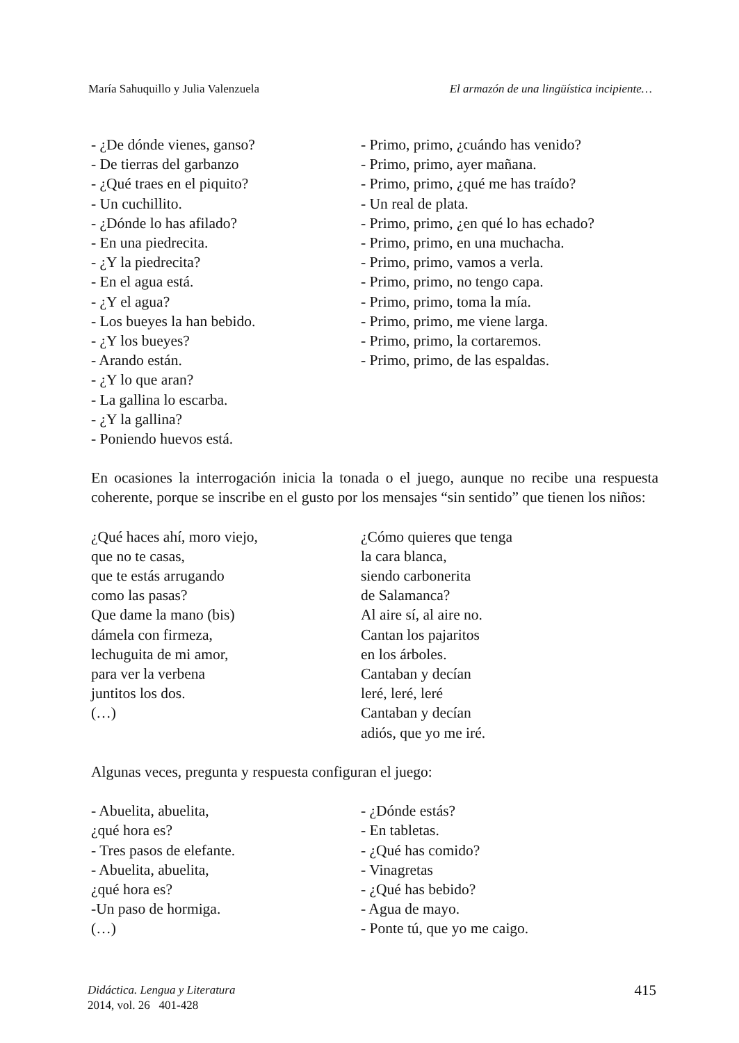María Sahuquillo y Julia Valenzuela El armazón de una lingüística incipiente…
- ¿De dónde vienes, ganso?
- De tierras del garbanzo
- ¿Qué traes en el piquito?
- Un cuchillito.
- ¿Dónde lo has afilado?
- En una piedrecita.
- ¿Y la piedrecita?
- En el agua está.
- ¿Y el agua?
- Los bueyes la han bebido.
- ¿Y los bueyes?
- Arando están.
- ¿Y lo que aran?
- La gallina lo escarba.
- ¿Y la gallina?
- Poniendo huevos está.
- Primo, primo, ¿cuándo has venido?
- Primo, primo, ayer mañana.
- Primo, primo, ¿qué me has traído?
- Un real de plata.
- Primo, primo, ¿en qué lo has echado?
- Primo, primo, en una muchacha.
- Primo, primo, vamos a verla.
- Primo, primo, no tengo capa.
- Primo, primo, toma la mía.
- Primo, primo, me viene larga.
- Primo, primo, la cortaremos.
- Primo, primo, de las espaldas.
En ocasiones la interrogación inicia la tonada o el juego, aunque no recibe una respuesta coherente, porque se inscribe en el gusto por los mensajes “sin sentido” que tienen los niños:
¿Qué haces ahí, moro viejo,
que no te casas,
que te estás arrugando
como las pasas?
Que dame la mano (bis)
dámela con firmeza,
lechuguita de mi amor,
para ver la verbena
juntitos los dos.
(…)
¿Cómo quieres que tenga
la cara blanca,
siendo carbonerita
de Salamanca?
Al aire sí, al aire no.
Cantan los pajaritos
en los árboles.
Cantaban y decían
leré, leré, leré
Cantaban y decían
adiós, que yo me iré.
Algunas veces, pregunta y respuesta configuran el juego:
- Abuelita, abuelita,
¿qué hora es?
- Tres pasos de elefante.
- Abuelita, abuelita,
¿qué hora es?
-Un paso de hormiga.
(…)
- ¿Dónde estás?
- En tabletas.
- ¿Qué has comido?
- Vinagretas
- ¿Qué has bebido?
- Agua de mayo.
- Ponte tú, que yo me caigo.
Didáctica. Lengua y Literatura
2014, vol. 26 401-428
415